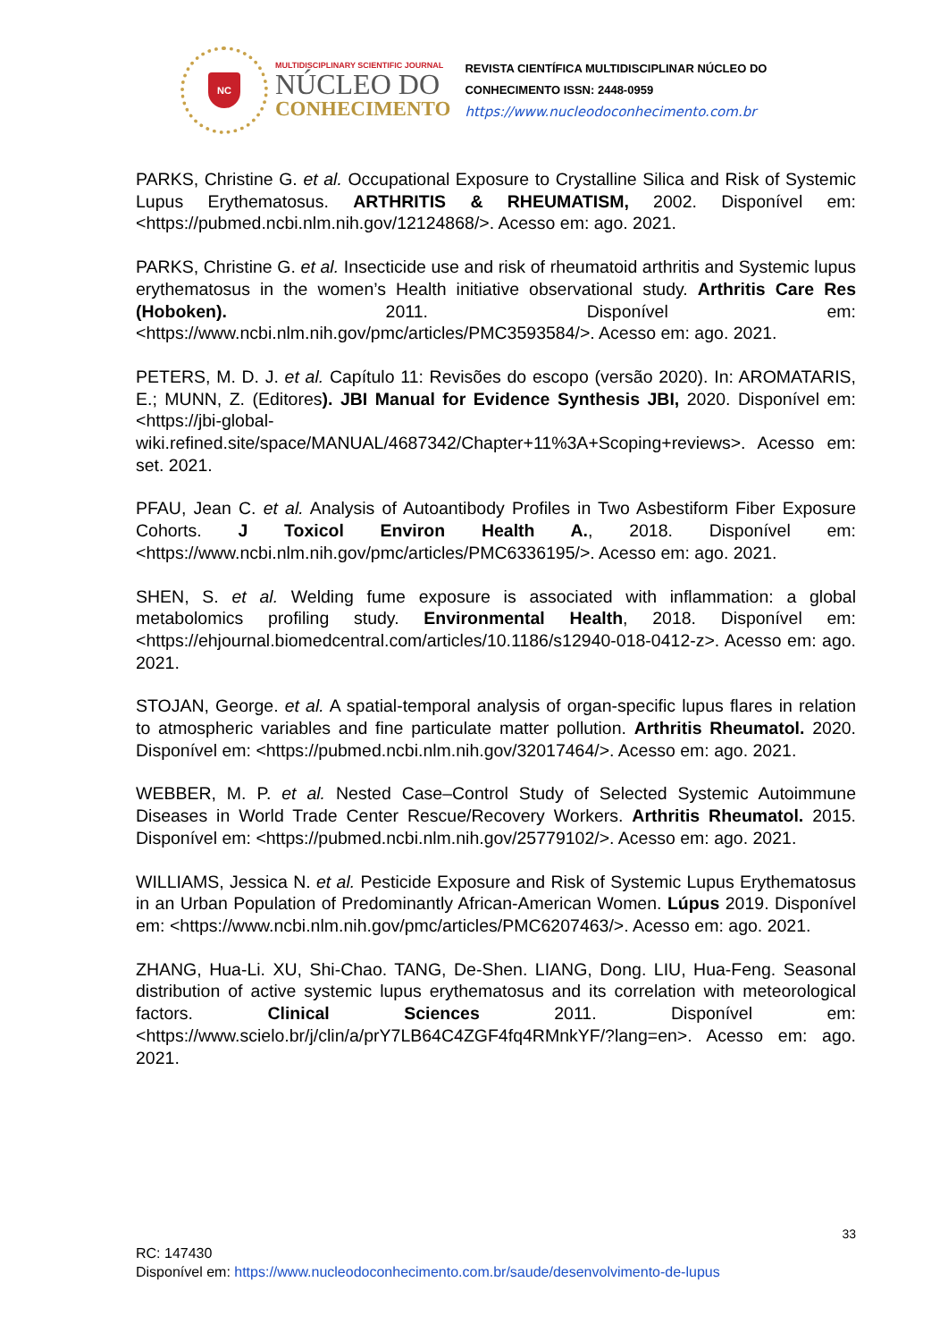NC
MULTIDISCIPLINARY SCIENTIFIC JOURNAL
NÚCLEO DO
CONHECIMENTO
REVISTA CIENTÍFICA MULTIDISCIPLINAR NÚCLEO DO
CONHECIMENTO ISSN: 2448-0959
https://www.nucleodoconhecimento.com.br
PARKS, Christine G. et al. Occupational Exposure to Crystalline Silica and Risk of Systemic Lupus Erythematosus. ARTHRITIS & RHEUMATISM, 2002. Disponível em: <https://pubmed.ncbi.nlm.nih.gov/12124868/>. Acesso em: ago. 2021.
PARKS, Christine G. et al. Insecticide use and risk of rheumatoid arthritis and Systemic lupus erythematosus in the women’s Health initiative observational study. Arthritis Care Res (Hoboken). 2011. Disponível em: <https://www.ncbi.nlm.nih.gov/pmc/articles/PMC3593584/>. Acesso em: ago. 2021.
PETERS, M. D. J. et al. Capítulo 11: Revisões do escopo (versão 2020). In: AROMATARIS, E.; MUNN, Z. (Editores). JBI Manual for Evidence Synthesis JBI, 2020. Disponível em: <https://jbi-global-wiki.refined.site/space/MANUAL/4687342/Chapter+11%3A+Scoping+reviews>. Acesso em: set. 2021.
PFAU, Jean C. et al. Analysis of Autoantibody Profiles in Two Asbestiform Fiber Exposure Cohorts. J Toxicol Environ Health A., 2018. Disponível em: <https://www.ncbi.nlm.nih.gov/pmc/articles/PMC6336195/>. Acesso em: ago. 2021.
SHEN, S. et al. Welding fume exposure is associated with inflammation: a global metabolomics profiling study. Environmental Health, 2018. Disponível em: <https://ehjournal.biomedcentral.com/articles/10.1186/s12940-018-0412-z>. Acesso em: ago. 2021.
STOJAN, George. et al. A spatial-temporal analysis of organ-specific lupus flares in relation to atmospheric variables and fine particulate matter pollution. Arthritis Rheumatol. 2020. Disponível em: <https://pubmed.ncbi.nlm.nih.gov/32017464/>. Acesso em: ago. 2021.
WEBBER, M. P. et al. Nested Case–Control Study of Selected Systemic Autoimmune Diseases in World Trade Center Rescue/Recovery Workers. Arthritis Rheumatol. 2015. Disponível em: <https://pubmed.ncbi.nlm.nih.gov/25779102/>. Acesso em: ago. 2021.
WILLIAMS, Jessica N. et al. Pesticide Exposure and Risk of Systemic Lupus Erythematosus in an Urban Population of Predominantly African-American Women. Lúpus 2019. Disponível em: <https://www.ncbi.nlm.nih.gov/pmc/articles/PMC6207463/>. Acesso em: ago. 2021.
ZHANG, Hua-Li. XU, Shi-Chao. TANG, De-Shen. LIANG, Dong. LIU, Hua-Feng. Seasonal distribution of active systemic lupus erythematosus and its correlation with meteorological factors. Clinical Sciences 2011. Disponível em: <https://www.scielo.br/j/clin/a/prY7LB64C4ZGF4fq4RMnkYF/?lang=en>. Acesso em: ago. 2021.
33
RC: 147430
Disponível em: https://www.nucleodoconhecimento.com.br/saude/desenvolvimento-de-lupus